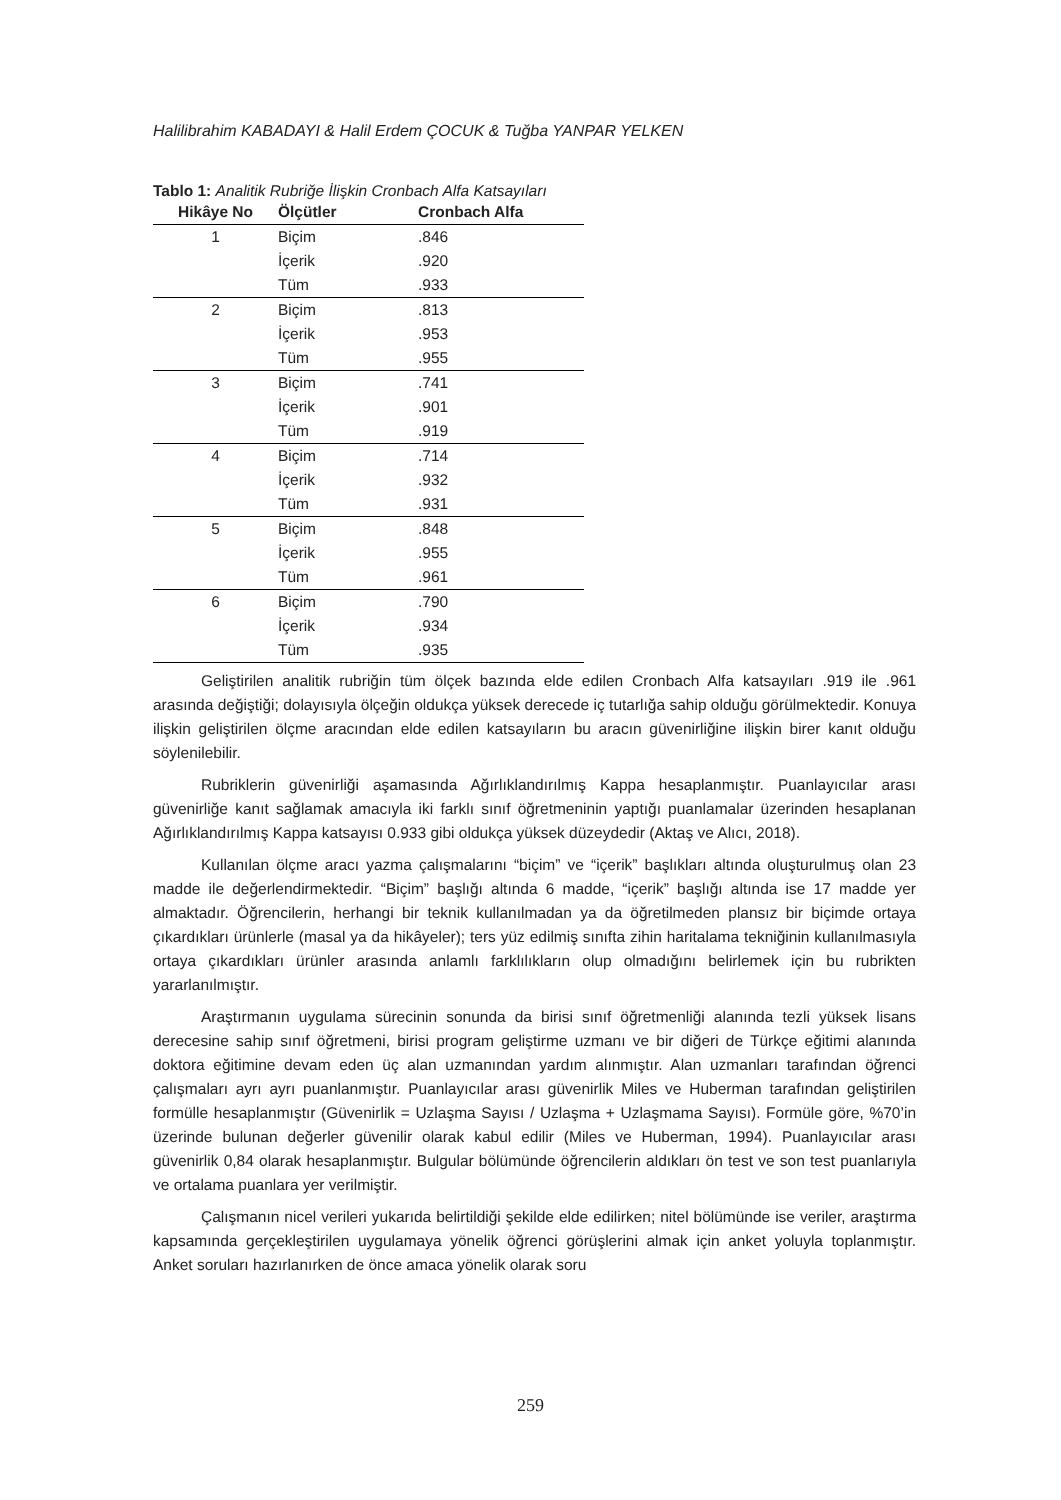Halilibrahim KABADAYI & Halil Erdem ÇOCUK & Tuğba YANPAR YELKEN
Tablo 1: Analitik Rubriğe İlişkin Cronbach Alfa Katsayıları
| Hikâye No | Ölçütler | Cronbach Alfa |
| --- | --- | --- |
| 1 | Biçim | .846 |
| | İçerik | .920 |
| | Tüm | .933 |
| 2 | Biçim | .813 |
| | İçerik | .953 |
| | Tüm | .955 |
| 3 | Biçim | .741 |
| | İçerik | .901 |
| | Tüm | .919 |
| 4 | Biçim | .714 |
| | İçerik | .932 |
| | Tüm | .931 |
| 5 | Biçim | .848 |
| | İçerik | .955 |
| | Tüm | .961 |
| 6 | Biçim | .790 |
| | İçerik | .934 |
| | Tüm | .935 |
Geliştirilen analitik rubriğin tüm ölçek bazında elde edilen Cronbach Alfa katsayıları .919 ile .961 arasında değiştiği; dolayısıyla ölçeğin oldukça yüksek derecede iç tutarlığa sahip olduğu görülmektedir. Konuya ilişkin geliştirilen ölçme aracından elde edilen katsayıların bu aracın güvenirliğine ilişkin birer kanıt olduğu söylenilebilir.
Rubriklerin güvenirliği aşamasında Ağırlıklandırılmış Kappa hesaplanmıştır. Puanlayıcılar arası güvenirliğe kanıt sağlamak amacıyla iki farklı sınıf öğretmeninin yaptığı puanlamalar üzerinden hesaplanan Ağırlıklandırılmış Kappa katsayısı 0.933 gibi oldukça yüksek düzeydedir (Aktaş ve Alıcı, 2018).
Kullanılan ölçme aracı yazma çalışmalarını “biçim” ve “içerik” başlıkları altında oluşturulmuş olan 23 madde ile değerlendirmektedir. “Biçim” başlığı altında 6 madde, “içerik” başlığı altında ise 17 madde yer almaktadır. Öğrencilerin, herhangi bir teknik kullanılmadan ya da öğretilmeden plansız bir biçimde ortaya çıkardıkları ürünlerle (masal ya da hikâyeler); ters yüz edilmiş sınıfta zihin haritalama tekniğinin kullanılmasıyla ortaya çıkardıkları ürünler arasında anlamlı farklılıkların olup olmadığını belirlemek için bu rubrikten yararlanılmıştır.
Araştırmanın uygulama sürecinin sonunda da birisi sınıf öğretmenliği alanında tezli yüksek lisans derecesine sahip sınıf öğretmeni, birisi program geliştirme uzmanı ve bir diğeri de Türkçe eğitimi alanında doktora eğitimine devam eden üç alan uzmanından yardım alınmıştır. Alan uzmanları tarafından öğrenci çalışmaları ayrı ayrı puanlanmıştır. Puanlayıcılar arası güvenirlik Miles ve Huberman tarafından geliştirilen formülle hesaplanmıştır (Güvenirlik = Uzlaşma Sayısı / Uzlaşma + Uzlaşmama Sayısı). Formüle göre, %70’in üzerinde bulunan değerler güvenilir olarak kabul edilir (Miles ve Huberman, 1994). Puanlayıcılar arası güvenirlik 0,84 olarak hesaplanmıştır. Bulgular bölümünde öğrencilerin aldıkları ön test ve son test puanlarıyla ve ortalama puanlara yer verilmiştir.
Çalışmanın nicel verileri yukarıda belirtildiği şekilde elde edilirken; nitel bölümünde ise veriler, araştırma kapsamında gerçekleştirilen uygulamaya yönelik öğrenci görüşlerini almak için anket yoluyla toplanmıştır. Anket soruları hazırlanırken de önce amaca yönelik olarak soru
259